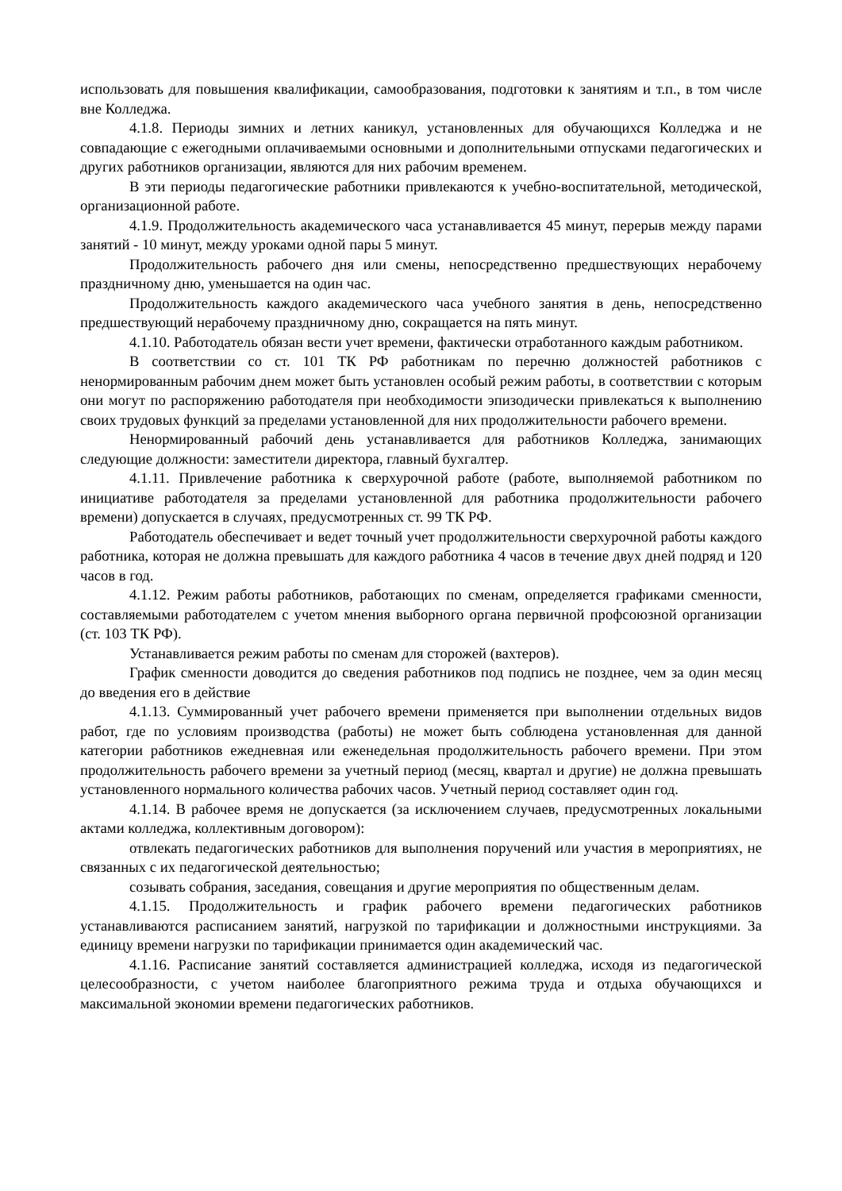использовать для повышения квалификации, самообразования, подготовки к занятиям и т.п., в том числе вне Колледжа.
4.1.8. Периоды зимних и летних каникул, установленных для обучающихся Колледжа и не совпадающие с ежегодными оплачиваемыми основными и дополнительными отпусками педагогических и других работников организации, являются для них рабочим временем.
В эти периоды педагогические работники привлекаются к учебно-воспитательной, методической, организационной работе.
4.1.9. Продолжительность академического часа устанавливается 45 минут, перерыв между парами занятий - 10 минут, между уроками одной пары 5 минут.
Продолжительность рабочего дня или смены, непосредственно предшествующих нерабочему праздничному дню, уменьшается на один час.
Продолжительность каждого академического часа учебного занятия в день, непосредственно предшествующий нерабочему праздничному дню, сокращается на пять минут.
4.1.10. Работодатель обязан вести учет времени, фактически отработанного каждым работником.
В соответствии со ст. 101 ТК РФ работникам по перечню должностей работников с ненормированным рабочим днем может быть установлен особый режим работы, в соответствии с которым они могут по распоряжению работодателя при необходимости эпизодически привлекаться к выполнению своих трудовых функций за пределами установленной для них продолжительности рабочего времени.
Ненормированный рабочий день устанавливается для работников Колледжа, занимающих следующие должности: заместители директора, главный бухгалтер.
4.1.11. Привлечение работника к сверхурочной работе (работе, выполняемой работником по инициативе работодателя за пределами установленной для работника продолжительности рабочего времени) допускается в случаях, предусмотренных ст. 99 ТК РФ.
Работодатель обеспечивает и ведет точный учет продолжительности сверхурочной работы каждого работника, которая не должна превышать для каждого работника 4 часов в течение двух дней подряд и 120 часов в год.
4.1.12. Режим работы работников, работающих по сменам, определяется графиками сменности, составляемыми работодателем с учетом мнения выборного органа первичной профсоюзной организации (ст. 103 ТК РФ).
Устанавливается режим работы по сменам для сторожей (вахтеров).
График сменности доводится до сведения работников под подпись не позднее, чем за один месяц до введения его в действие
4.1.13. Суммированный учет рабочего времени применяется при выполнении отдельных видов работ, где по условиям производства (работы) не может быть соблюдена установленная для данной категории работников ежедневная или еженедельная продолжительность рабочего времени. При этом продолжительность рабочего времени за учетный период (месяц, квартал и другие) не должна превышать установленного нормального количества рабочих часов. Учетный период составляет один год.
4.1.14. В рабочее время не допускается (за исключением случаев, предусмотренных локальными актами колледжа, коллективным договором):
отвлекать педагогических работников для выполнения поручений или участия в мероприятиях, не связанных с их педагогической деятельностью;
созывать собрания, заседания, совещания и другие мероприятия по общественным делам.
4.1.15. Продолжительность и график рабочего времени педагогических работников устанавливаются расписанием занятий, нагрузкой по тарификации и должностными инструкциями. За единицу времени нагрузки по тарификации принимается один академический час.
4.1.16. Расписание занятий составляется администрацией колледжа, исходя из педагогической целесообразности, с учетом наиболее благоприятного режима труда и отдыха обучающихся и максимальной экономии времени педагогических работников.